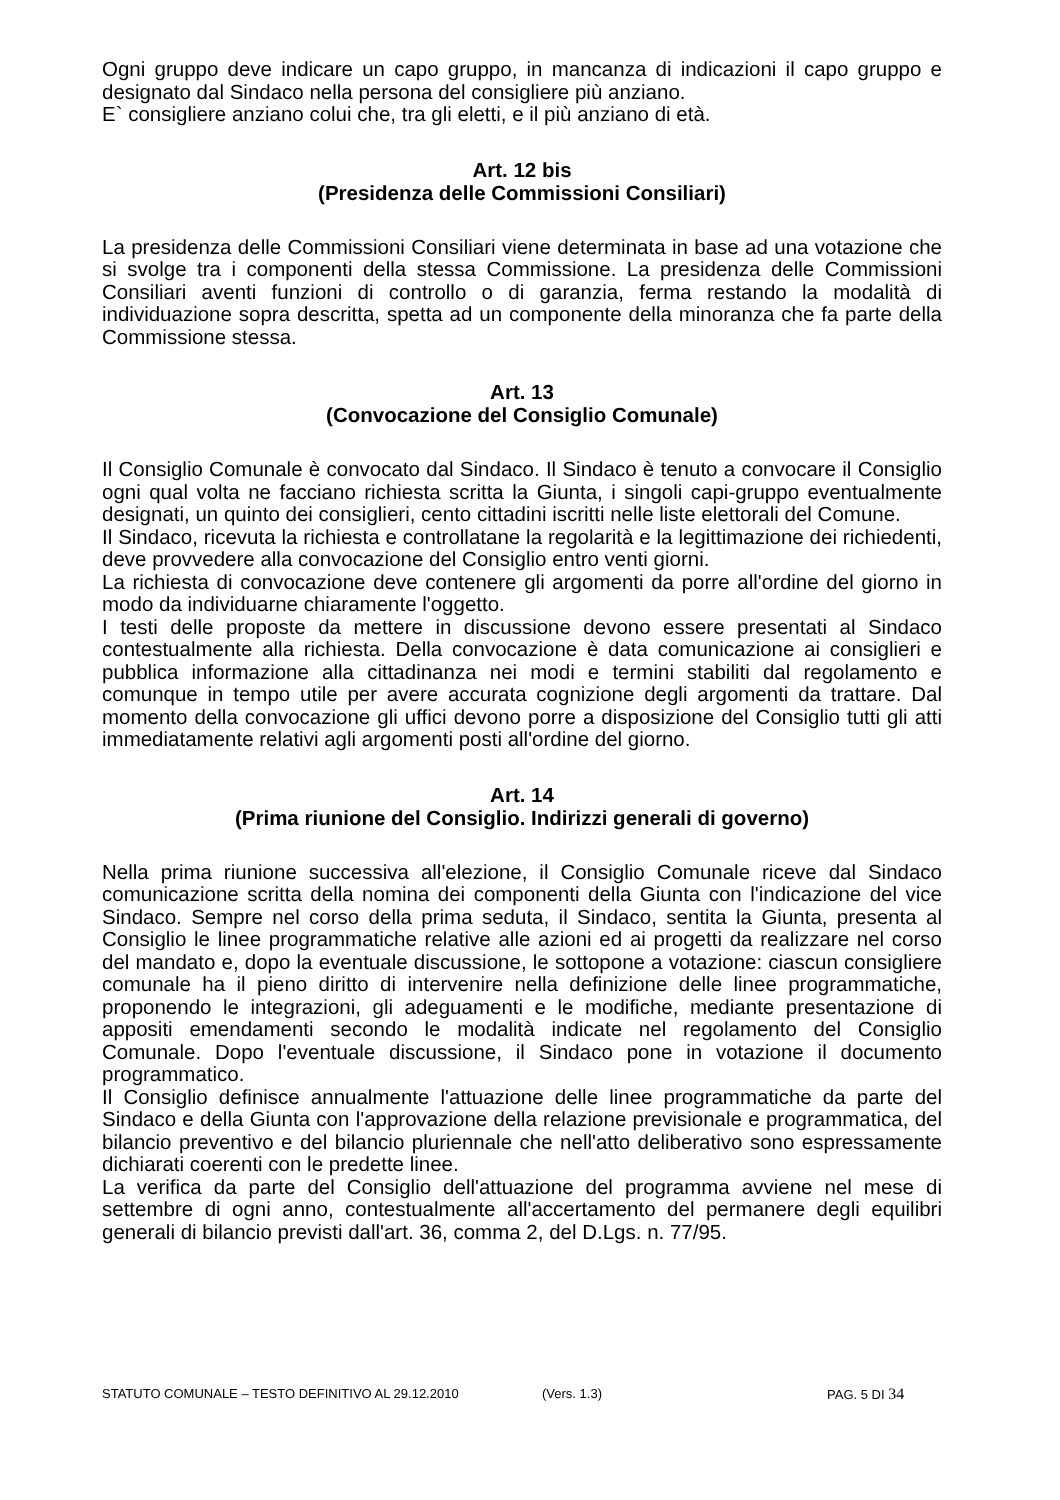Ogni gruppo deve indicare un capo gruppo, in mancanza di indicazioni il capo gruppo e designato dal Sindaco nella persona del consigliere più anziano.
E` consigliere anziano colui che, tra gli eletti, e il più anziano di età.
Art. 12 bis
(Presidenza delle Commissioni Consiliari)
La presidenza delle Commissioni Consiliari viene determinata in base ad una votazione che si svolge tra i componenti della stessa Commissione. La presidenza delle Commissioni Consiliari aventi funzioni di controllo o di garanzia, ferma restando la modalità di individuazione sopra descritta, spetta ad un componente della minoranza che fa parte della Commissione stessa.
Art. 13
(Convocazione del Consiglio Comunale)
Il Consiglio Comunale è convocato dal Sindaco. Il Sindaco è tenuto a convocare il Consiglio ogni qual volta ne facciano richiesta scritta la Giunta, i singoli capi-gruppo eventualmente designati, un quinto dei consiglieri, cento cittadini iscritti nelle liste elettorali del Comune.
Il Sindaco, ricevuta la richiesta e controllatane la regolarità e la legittimazione dei richiedenti, deve provvedere alla convocazione del Consiglio entro venti giorni.
La richiesta di convocazione deve contenere gli argomenti da porre all'ordine del giorno in modo da individuarne chiaramente l'oggetto.
I testi delle proposte da mettere in discussione devono essere presentati al Sindaco contestualmente alla richiesta. Della convocazione è data comunicazione ai consiglieri e pubblica informazione alla cittadinanza nei modi e termini stabiliti dal regolamento e comunque in tempo utile per avere accurata cognizione degli argomenti da trattare. Dal momento della convocazione gli uffici devono porre a disposizione del Consiglio tutti gli atti immediatamente relativi agli argomenti posti all'ordine del giorno.
Art. 14
(Prima riunione del Consiglio. Indirizzi generali di governo)
Nella prima riunione successiva all'elezione, il Consiglio Comunale riceve dal Sindaco comunicazione scritta della nomina dei componenti della Giunta con l'indicazione del vice Sindaco. Sempre nel corso della prima seduta, il Sindaco, sentita la Giunta, presenta al Consiglio le linee programmatiche relative alle azioni ed ai progetti da realizzare nel corso del mandato e, dopo la eventuale discussione, le sottopone a votazione: ciascun consigliere comunale ha il pieno diritto di intervenire nella definizione delle linee programmatiche, proponendo le integrazioni, gli adeguamenti e le modifiche, mediante presentazione di appositi emendamenti secondo le modalità indicate nel regolamento del Consiglio Comunale. Dopo l'eventuale discussione, il Sindaco pone in votazione il documento programmatico.
Il Consiglio definisce annualmente l'attuazione delle linee programmatiche da parte del Sindaco e della Giunta con l'approvazione della relazione previsionale e programmatica, del bilancio preventivo e del bilancio pluriennale che nell'atto deliberativo sono espressamente dichiarati coerenti con le predette linee.
La verifica da parte del Consiglio dell'attuazione del programma avviene nel mese di settembre di ogni anno, contestualmente all'accertamento del permanere degli equilibri generali di bilancio previsti dall'art. 36, comma 2, del D.Lgs. n. 77/95.
STATUTO COMUNALE – TESTO DEFINITIVO AL 29.12.2010 (Vers. 1.3) PAG. 5 DI 34